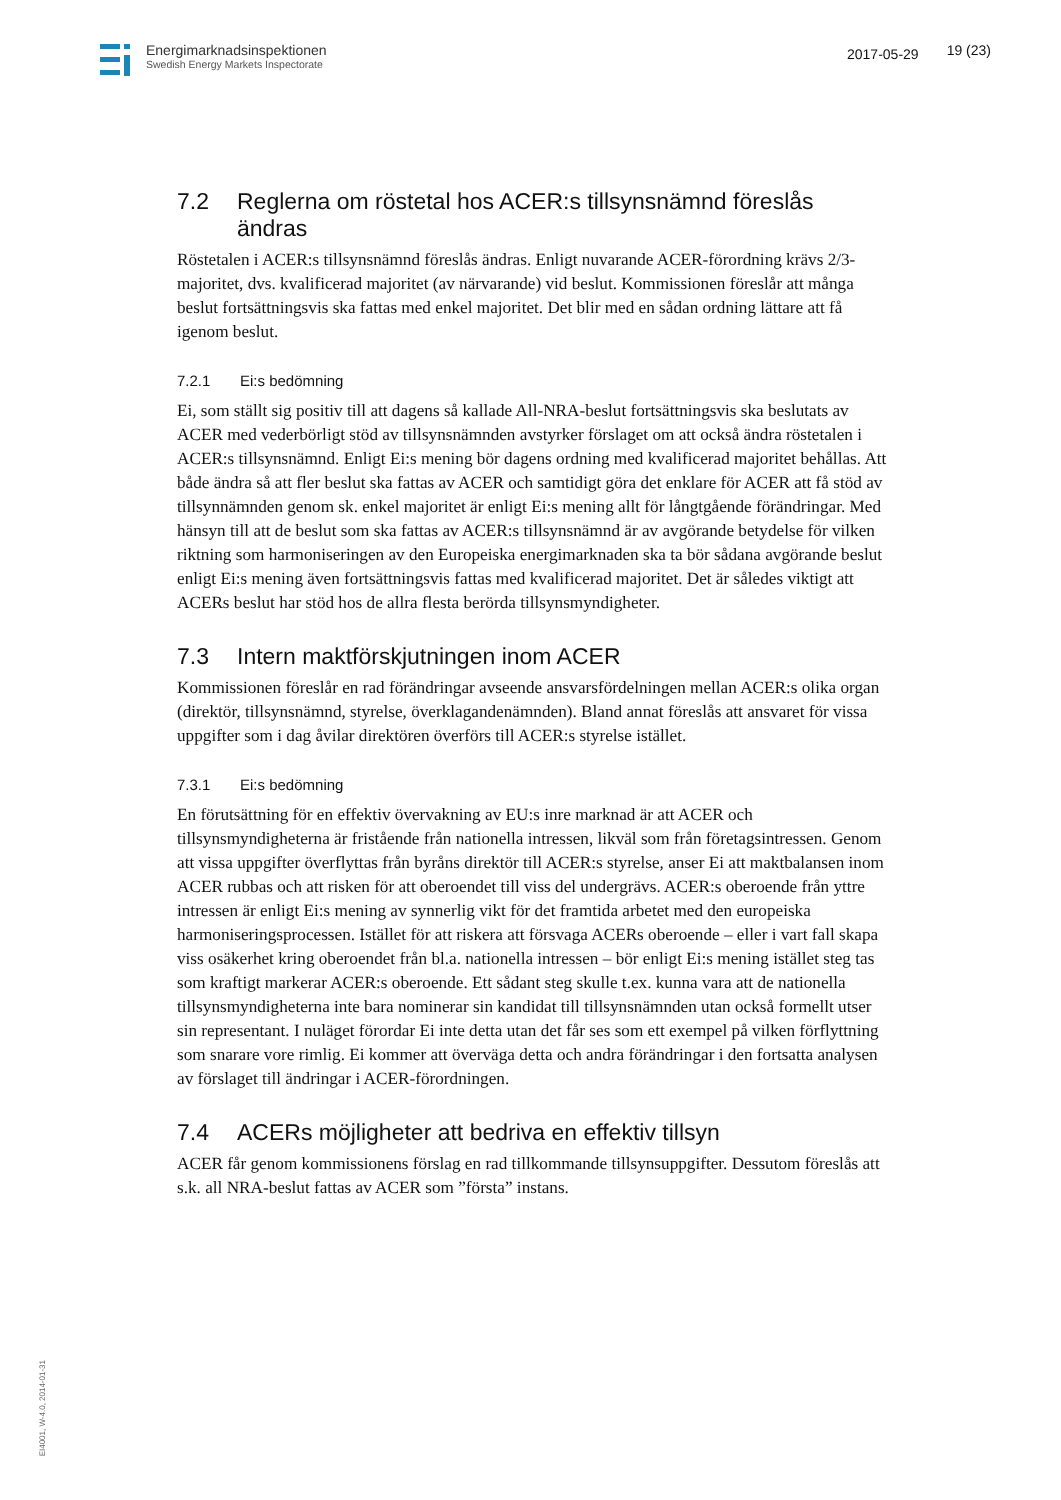Energimarknadsinspektionen
Swedish Energy Markets Inspectorate
2017-05-29 19 (23)
7.2 Reglerna om röstetal hos ACER:s tillsynsnämnd föreslås ändras
Röstetalen i ACER:s tillsynsnämnd föreslås ändras. Enligt nuvarande ACER-förordning krävs 2/3- majoritet, dvs. kvalificerad majoritet (av närvarande) vid beslut. Kommissionen föreslår att många beslut fortsättningsvis ska fattas med enkel majoritet. Det blir med en sådan ordning lättare att få igenom beslut.
7.2.1 Ei:s bedömning
Ei, som ställt sig positiv till att dagens så kallade All-NRA-beslut fortsättningsvis ska beslutats av ACER med vederbörligt stöd av tillsynsnämnden avstyrker förslaget om att också ändra röstetalen i ACER:s tillsynsnämnd. Enligt Ei:s mening bör dagens ordning med kvalificerad majoritet behållas. Att både ändra så att fler beslut ska fattas av ACER och samtidigt göra det enklare för ACER att få stöd av tillsynnämnden genom sk. enkel majoritet är enligt Ei:s mening allt för långtgående förändringar. Med hänsyn till att de beslut som ska fattas av ACER:s tillsynsnämnd är av avgörande betydelse för vilken riktning som harmoniseringen av den Europeiska energimarknaden ska ta bör sådana avgörande beslut enligt Ei:s mening även fortsättningsvis fattas med kvalificerad majoritet. Det är således viktigt att ACERs beslut har stöd hos de allra flesta berörda tillsynsmyndigheter.
7.3 Intern maktförskjutningen inom ACER
Kommissionen föreslår en rad förändringar avseende ansvarsfördelningen mellan ACER:s olika organ (direktör, tillsynsnämnd, styrelse, överklagandenämnden). Bland annat föreslås att ansvaret för vissa uppgifter som i dag åvilar direktören överförs till ACER:s styrelse istället.
7.3.1 Ei:s bedömning
En förutsättning för en effektiv övervakning av EU:s inre marknad är att ACER och tillsynsmyndigheterna är fristående från nationella intressen, likväl som från företagsintressen. Genom att vissa uppgifter överflyttas från byråns direktör till ACER:s styrelse, anser Ei att maktbalansen inom ACER rubbas och att risken för att oberoendet till viss del undergrävs. ACER:s oberoende från yttre intressen är enligt Ei:s mening av synnerlig vikt för det framtida arbetet med den europeiska harmoniseringsprocessen. Istället för att riskera att försvaga ACERs oberoende – eller i vart fall skapa viss osäkerhet kring oberoendet från bl.a. nationella intressen – bör enligt Ei:s mening istället steg tas som kraftigt markerar ACER:s oberoende. Ett sådant steg skulle t.ex. kunna vara att de nationella tillsynsmyndigheterna inte bara nominerar sin kandidat till tillsynsnämnden utan också formellt utser sin representant. I nuläget förordar Ei inte detta utan det får ses som ett exempel på vilken förflyttning som snarare vore rimlig. Ei kommer att överväga detta och andra förändringar i den fortsatta analysen av förslaget till ändringar i ACER-förordningen.
7.4 ACERs möjligheter att bedriva en effektiv tillsyn
ACER får genom kommissionens förslag en rad tillkommande tillsynsuppgifter. Dessutom föreslås att s.k. all NRA-beslut fattas av ACER som ”första” instans.
EI4001, W-4.0, 2014-01-31